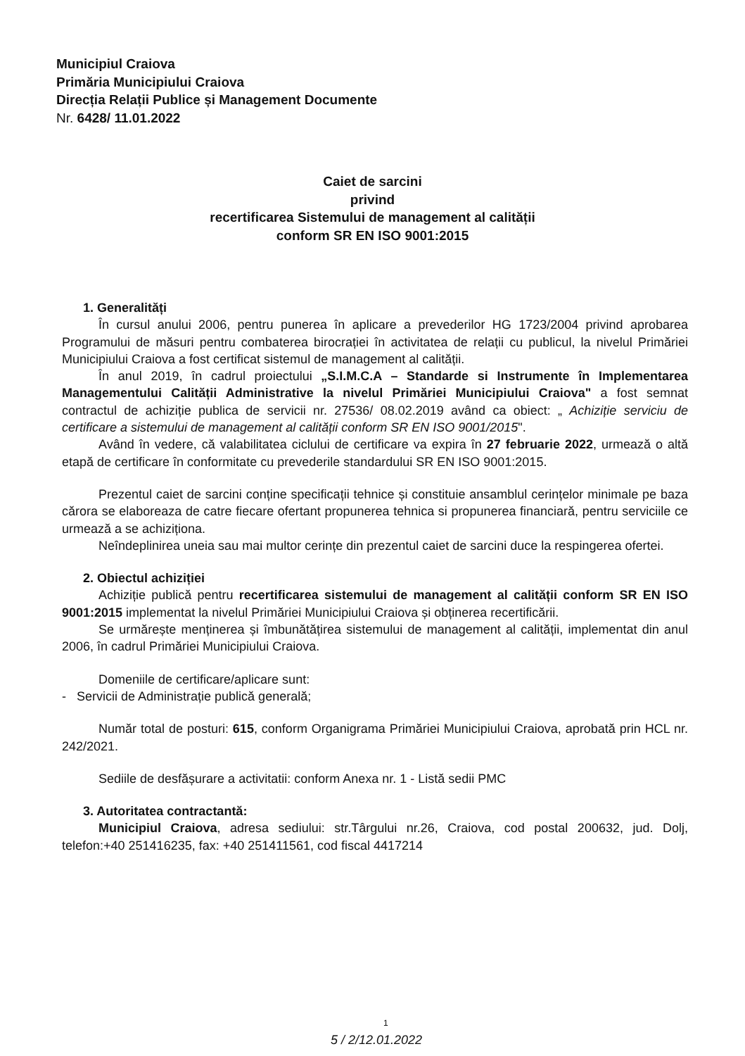Municipiul Craiova
Primăria Municipiului Craiova
Direcția Relații Publice și Management Documente
Nr. 6428/ 11.01.2022
Caiet de sarcini
privind
recertificarea Sistemului de management al calității
conform SR EN ISO 9001:2015
1. Generalități
În cursul anului 2006, pentru punerea în aplicare a prevederilor HG 1723/2004 privind aprobarea Programului de măsuri pentru combaterea birocrației în activitatea de relații cu publicul, la nivelul Primăriei Municipiului Craiova a fost certificat sistemul de management al calității.
În anul 2019, în cadrul proiectului „S.I.M.C.A – Standarde si Instrumente în Implementarea Managementului Calității Administrative la nivelul Primăriei Municipiului Craiova" a fost semnat contractul de achiziție publica de servicii nr. 27536/ 08.02.2019 având ca obiect: „ Achiziție serviciu de certificare a sistemului de management al calității conform SR EN ISO 9001/2015".
Având în vedere, că valabilitatea ciclului de certificare va expira în 27 februarie 2022, urmează o altă etapă de certificare în conformitate cu prevederile standardului SR EN ISO 9001:2015.
Prezentul caiet de sarcini conține specificații tehnice și constituie ansamblul cerințelor minimale pe baza cărora se elaboreaza de catre fiecare ofertant propunerea tehnica si propunerea financiară, pentru serviciile ce urmează a se achiziționa.
Neîndeplinirea uneia sau mai multor cerințe din prezentul caiet de sarcini duce la respingerea ofertei.
2. Obiectul achiziției
Achiziție publică pentru recertificarea sistemului de management al calității conform SR EN ISO 9001:2015 implementat la nivelul Primăriei Municipiului Craiova și obținerea recertificării.
Se urmărește menținerea și îmbunătățirea sistemului de management al calității, implementat din anul 2006, în cadrul Primăriei Municipiului Craiova.
Domeniile de certificare/aplicare sunt:
- Servicii de Administrație publică generală;
Număr total de posturi: 615, conform Organigrama Primăriei Municipiului Craiova, aprobată prin HCL nr. 242/2021.
Sediile de desfășurare a activitatii: conform Anexa nr. 1 - Listă sedii PMC
3. Autoritatea contractantă:
Municipiul Craiova, adresa sediului: str.Târgului nr.26, Craiova, cod postal 200632, jud. Dolj, telefon:+40 251416235, fax: +40 251411561, cod fiscal 4417214
1
5 / 2/12.01.2022